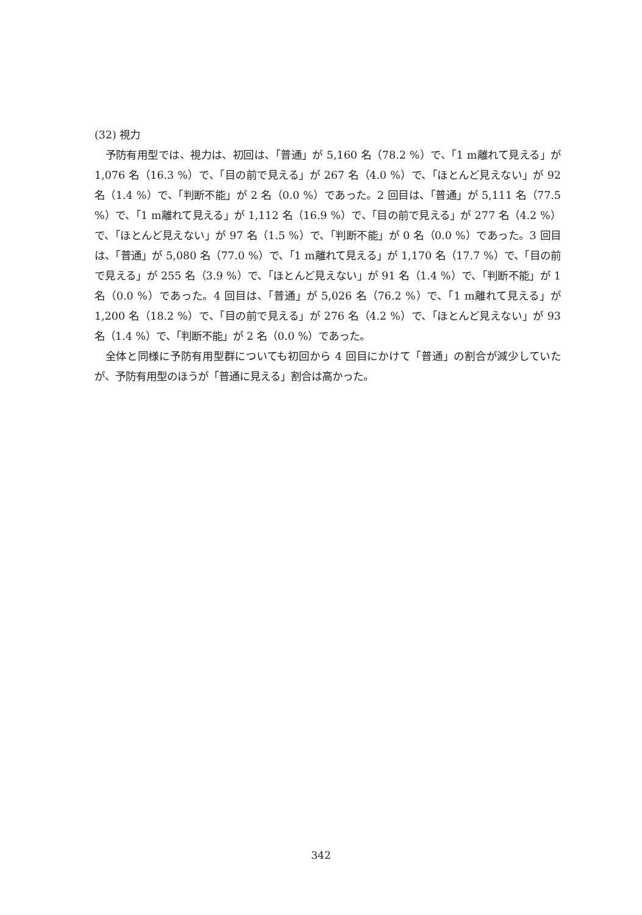(32) 視力
予防有用型では、視力は、初回は、「普通」が 5,160 名（78.2 %）で、「1 m離れて見える」が 1,076 名（16.3 %）で、「目の前で見える」が 267 名（4.0 %）で、「ほとんど見えない」が 92 名（1.4 %）で、「判断不能」が 2 名（0.0 %）であった。2 回目は、「普通」が 5,111 名（77.5 %）で、「1 m離れて見える」が 1,112 名（16.9 %）で、「目の前で見える」が 277 名（4.2 %）で、「ほとんど見えない」が 97 名（1.5 %）で、「判断不能」が 0 名（0.0 %）であった。3 回目は、「普通」が 5,080 名（77.0 %）で、「1 m離れて見える」が 1,170 名（17.7 %）で、「目の前で見える」が 255 名（3.9 %）で、「ほとんど見えない」が 91 名（1.4 %）で、「判断不能」が 1 名（0.0 %）であった。4 回目は、「普通」が 5,026 名（76.2 %）で、「1 m離れて見える」が 1,200 名（18.2 %）で、「目の前で見える」が 276 名（4.2 %）で、「ほとんど見えない」が 93 名（1.4 %）で、「判断不能」が 2 名（0.0 %）であった。
全体と同様に予防有用型群についても初回から 4 回目にかけて「普通」の割合が減少していたが、予防有用型のほうが「普通に見える」割合は高かった。
342